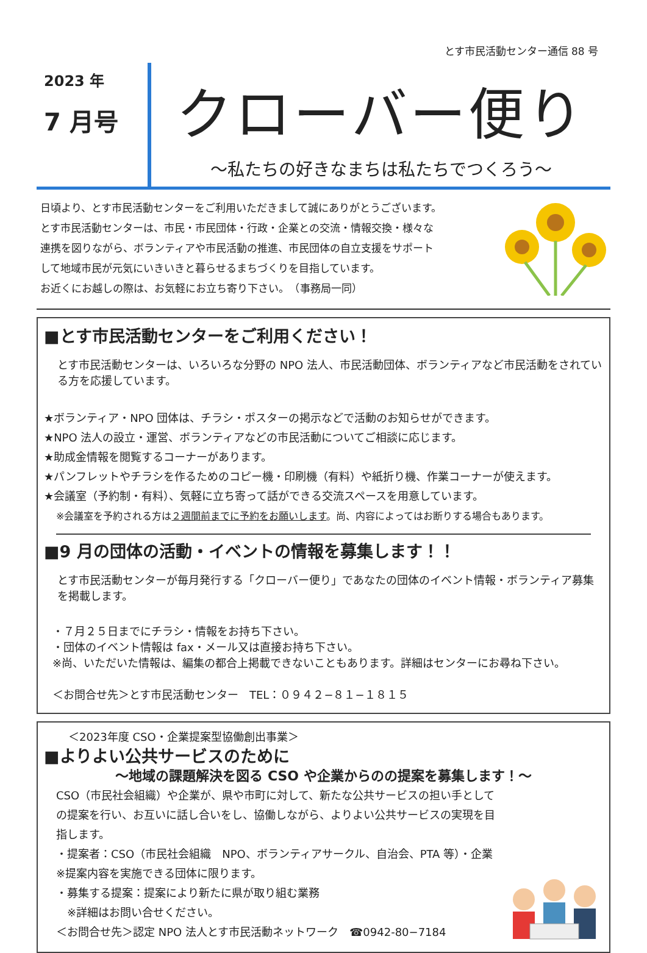とす市民活動センター通信 88 号
2023 年
7 月号
クローバー便り
～私たちの好きなまちは私たちでつくろう～
日頃より、とす市民活動センターをご利用いただきまして誠にありがとうございます。
とす市民活動センターは、市民・市民団体・行政・企業との交流・情報交換・様々な
連携を図りながら、ボランティアや市民活動の推進、市民団体の自立支援をサポート
して地域市民が元気にいきいきと暮らせるまちづくりを目指しています。
お近くにお越しの際は、お気軽にお立ち寄り下さい。　（事務局一同）
■とす市民活動センターをご利用ください！
とす市民活動センターは、いろいろな分野の NPO 法人、市民活動団体、ボランティアなど市民活動をされている方を応援しています。
★ボランティア・NPO 団体は、チラシ・ポスターの掲示などで活動のお知らせができます。
★NPO 法人の設立・運営、ボランティアなどの市民活動についてご相談に応じます。
★助成金情報を閲覧するコーナーがあります。
★パンフレットやチラシを作るためのコピー機・印刷機（有料）や紙折り機、作業コーナーが使えます。
★会議室（予約制・有料）、気軽に立ち寄って話ができる交流スペースを用意しています。
※会議室を予約される方は２週間前までに予約をお願いします。尚、内容によってはお断りする場合もあります。
■9 月の団体の活動・イベントの情報を募集します！！
とす市民活動センターが毎月発行する「クローバー便り」であなたの団体のイベント情報・ボランティア募集を掲載します。
・７月２５日までにチラシ・情報をお持ち下さい。
・団体のイベント情報は fax・メール又は直接お持ち下さい。
※尚、いただいた情報は、編集の都合上掲載できないこともあります。詳細はセンターにお尋ね下さい。
＜お問合せ先＞とす市民活動センター　TEL：０９４２−８１−１８１５
＜2023年度 CSO・企業提案型協働創出事業＞
■よりよい公共サービスのために
～地域の課題解決を図る CSO や企業からのの提案を募集します！～
CSO（市民社会組織）や企業が、県や市町に対して、新たな公共サービスの担い手としての提案を行い、お互いに話し合いをし、協働しながら、よりよい公共サービスの実現を目指します。
・提案者：CSO（市民社会組織　NPO、ボランティアサークル、自治会、PTA 等）・企業
※提案内容を実施できる団体に限ります。
・募集する提案：提案により新たに県が取り組む業務
　※詳細はお問い合せください。
＜お問合せ先＞認定 NPO 法人とす市民活動ネットワーク　☎0942-80−7184